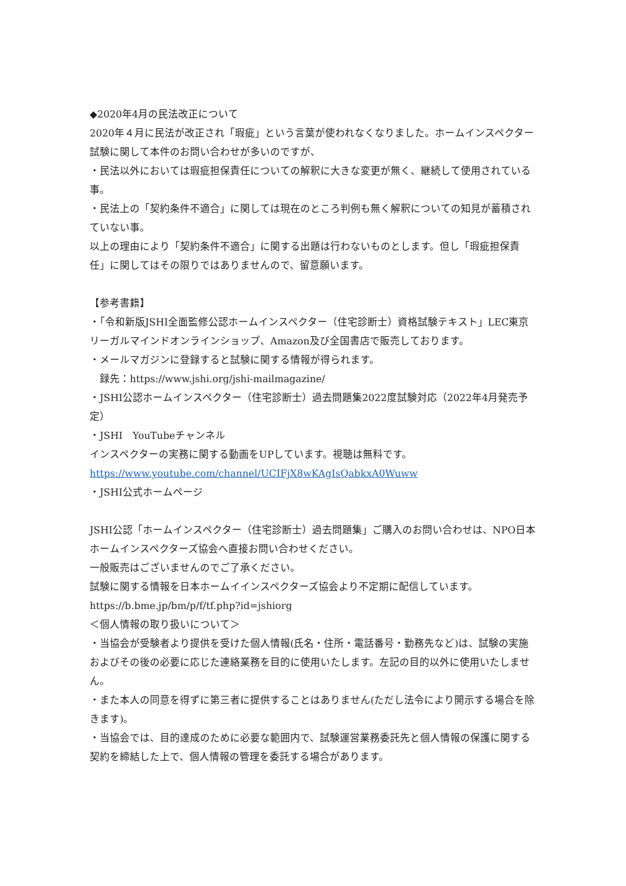◆2020年4月の民法改正について
2020年４月に民法が改正され「瑕疵」という言葉が使われなくなりました。ホームインスペクター試験に関して本件のお問い合わせが多いのですが、
・民法以外においては瑕疵担保責任についての解釈に大きな変更が無く、継続して使用されている事。
・民法上の「契約条件不適合」に関しては現在のところ判例も無く解釈についての知見が蓄積されていない事。
以上の理由により「契約条件不適合」に関する出題は行わないものとします。但し「瑕疵担保責任」に関してはその限りではありませんので、留意願います。
【参考書籍】
・「令和新版JSHI全面監修公認ホームインスペクター（住宅診断士）資格試験テキスト」LEC東京リーガルマインドオンラインショップ、Amazon及び全国書店で販売しております。
・メールマガジンに登録すると試験に関する情報が得られます。
　録先：https://www.jshi.org/jshi-mailmagazine/
・JSHI公認ホームインスペクター（住宅診断士）過去問題集2022度試験対応（2022年4月発売予定）
・JSHI　YouTubeチャンネル
インスペクターの実務に関する動画をUPしています。視聴は無料です。
https://www.youtube.com/channel/UCIFjX8wKAgIsQabkxA0Wuww
・JSHI公式ホームページ
JSHI公認「ホームインスペクター（住宅診断士）過去問題集」ご購入のお問い合わせは、NPO日本ホームインスペクターズ協会へ直接お問い合わせください。
一般販売はございませんのでご了承ください。
試験に関する情報を日本ホームイインスペクターズ協会より不定期に配信しています。
https://b.bme.jp/bm/p/f/tf.php?id=jshiorg
＜個人情報の取り扱いについて＞
・当協会が受験者より提供を受けた個人情報(氏名・住所・電話番号・勤務先など)は、試験の実施およびその後の必要に応じた連絡業務を目的に使用いたします。左記の目的以外に使用いたしません。
・また本人の同意を得ずに第三者に提供することはありません(ただし法令により開示する場合を除きます)。
・当協会では、目的達成のために必要な範囲内で、試験運営業務委託先と個人情報の保護に関する契約を締結した上で、個人情報の管理を委託する場合があります。